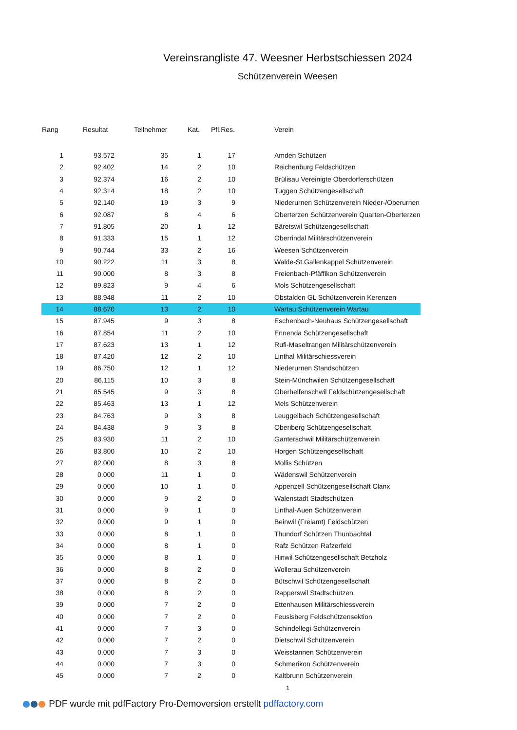Vereinsrangliste 47. Weesner Herbstschiessen 2024
Schützenverein Weesen
| Rang | Resultat | Teilnehmer | Kat. | Pfl.Res. | Verein |
| --- | --- | --- | --- | --- | --- |
| 1 | 93.572 | 35 | 1 | 17 | Amden Schützen |
| 2 | 92.402 | 14 | 2 | 10 | Reichenburg Feldschützen |
| 3 | 92.374 | 16 | 2 | 10 | Brülisau Vereinigte Oberdorferschützen |
| 4 | 92.314 | 18 | 2 | 10 | Tuggen Schützengesellschaft |
| 5 | 92.140 | 19 | 3 | 9 | Niederurnen Schützenverein Nieder-/Oberurnen |
| 6 | 92.087 | 8 | 4 | 6 | Oberterzen Schützenverein Quarten-Oberterzen |
| 7 | 91.805 | 20 | 1 | 12 | Bäretswil Schützengesellschaft |
| 8 | 91.333 | 15 | 1 | 12 | Oberrindal Militärschützenverein |
| 9 | 90.744 | 33 | 2 | 16 | Weesen Schützenverein |
| 10 | 90.222 | 11 | 3 | 8 | Walde-St.Gallenkappel Schützenverein |
| 11 | 90.000 | 8 | 3 | 8 | Freienbach-Pfäffikon Schützenverein |
| 12 | 89.823 | 9 | 4 | 6 | Mols Schützengesellschaft |
| 13 | 88.948 | 11 | 2 | 10 | Obstalden GL Schützenverein Kerenzen |
| 14 | 88.670 | 13 | 2 | 10 | Wartau Schützenverein Wartau |
| 15 | 87.945 | 9 | 3 | 8 | Eschenbach-Neuhaus Schützengesellschaft |
| 16 | 87.854 | 11 | 2 | 10 | Ennenda Schützengesellschaft |
| 17 | 87.623 | 13 | 1 | 12 | Rufi-Maseltrangen Militärschützenverein |
| 18 | 87.420 | 12 | 2 | 10 | Linthal Militärschiessverein |
| 19 | 86.750 | 12 | 1 | 12 | Niederurnen Standschützen |
| 20 | 86.115 | 10 | 3 | 8 | Stein-Münchwilen Schützengesellschaft |
| 21 | 85.545 | 9 | 3 | 8 | Oberhelfenschwil Feldschützengesellschaft |
| 22 | 85.463 | 13 | 1 | 12 | Mels Schützenverein |
| 23 | 84.763 | 9 | 3 | 8 | Leuggelbach Schützengesellschaft |
| 24 | 84.438 | 9 | 3 | 8 | Oberiberg Schützengesellschaft |
| 25 | 83.930 | 11 | 2 | 10 | Ganterschwil Militärschützenverein |
| 26 | 83.800 | 10 | 2 | 10 | Horgen Schützengesellschaft |
| 27 | 82.000 | 8 | 3 | 8 | Mollis Schützen |
| 28 | 0.000 | 11 | 1 | 0 | Wädenswil Schützenverein |
| 29 | 0.000 | 10 | 1 | 0 | Appenzell Schützengesellschaft Clanx |
| 30 | 0.000 | 9 | 2 | 0 | Walenstadt Stadtschützen |
| 31 | 0.000 | 9 | 1 | 0 | Linthal-Auen Schützenverein |
| 32 | 0.000 | 9 | 1 | 0 | Beinwil (Freiamt) Feldschützen |
| 33 | 0.000 | 8 | 1 | 0 | Thundorf Schützen Thunbachtal |
| 34 | 0.000 | 8 | 1 | 0 | Rafz Schützen Rafzerfeld |
| 35 | 0.000 | 8 | 1 | 0 | Hinwil Schützengesellschaft Betzholz |
| 36 | 0.000 | 8 | 2 | 0 | Wollerau Schützenverein |
| 37 | 0.000 | 8 | 2 | 0 | Bütschwil Schützengesellschaft |
| 38 | 0.000 | 8 | 2 | 0 | Rapperswil Stadtschützen |
| 39 | 0.000 | 7 | 2 | 0 | Ettenhausen Militärschiessverein |
| 40 | 0.000 | 7 | 2 | 0 | Feusisberg Feldschützensektion |
| 41 | 0.000 | 7 | 3 | 0 | Schindellegi Schützenverein |
| 42 | 0.000 | 7 | 2 | 0 | Dietschwil Schützenverein |
| 43 | 0.000 | 7 | 3 | 0 | Weisstannen Schützenverein |
| 44 | 0.000 | 7 | 3 | 0 | Schmerikon Schützenverein |
| 45 | 0.000 | 7 | 2 | 0 | Kaltbrunn Schützenverein |
1
PDF wurde mit pdfFactory Pro-Demoversion erstellt pdffactory.com